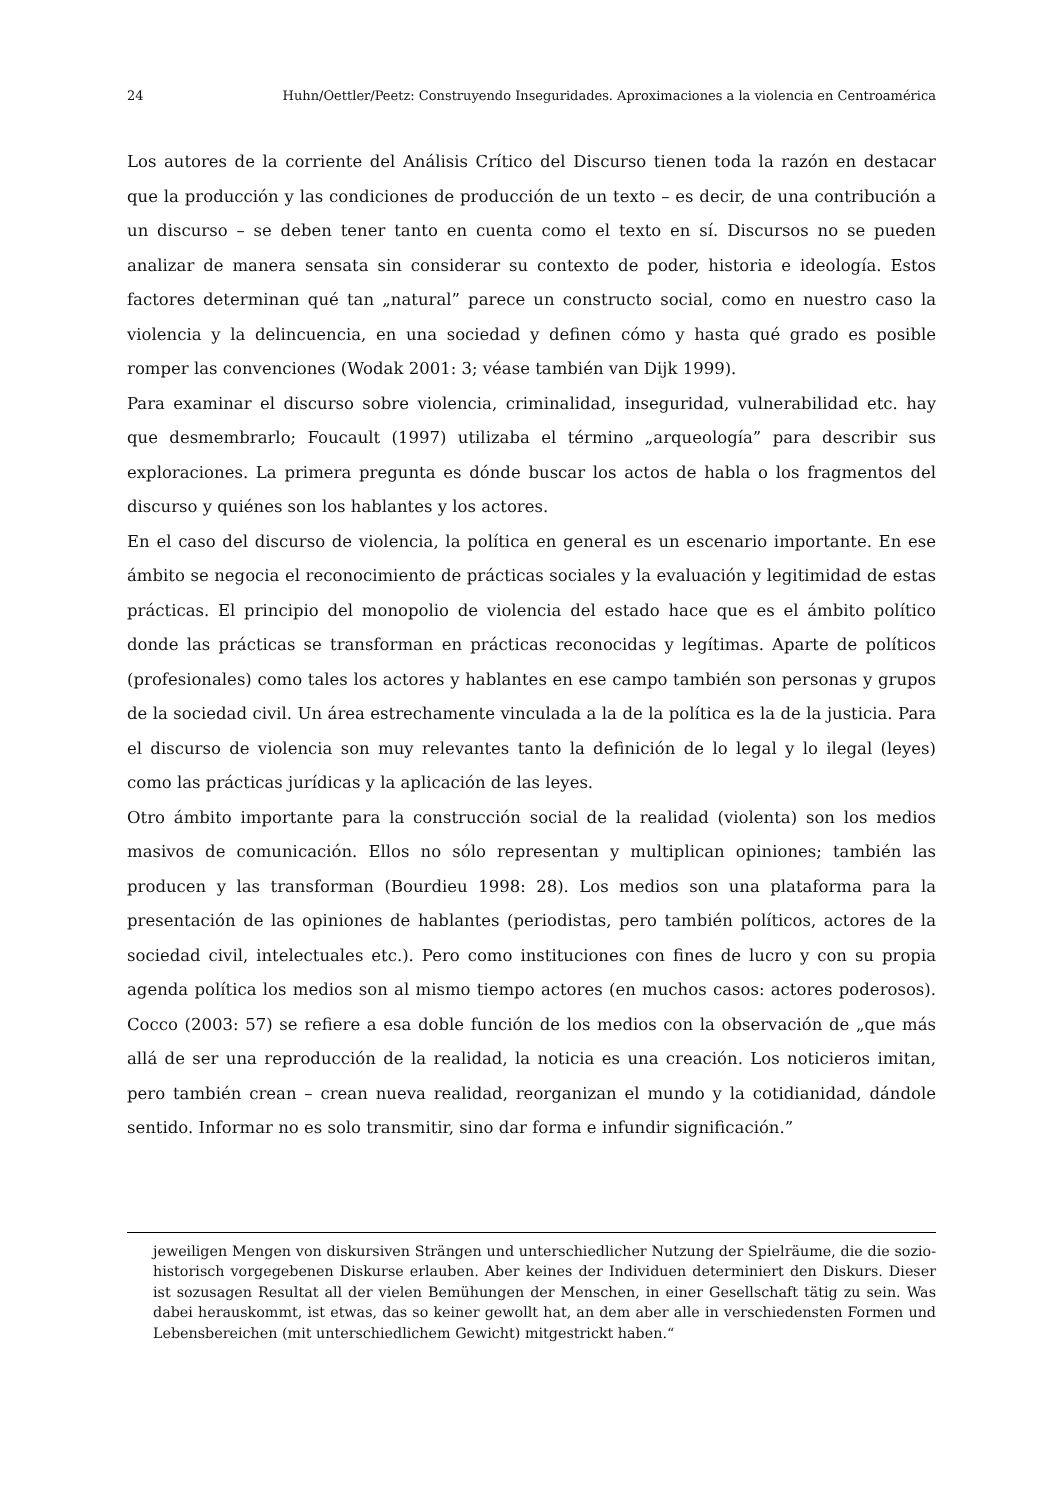24 Huhn/Oettler/Peetz: Construyendo Inseguridades. Aproximaciones a la violencia en Centroamérica
Los autores de la corriente del Análisis Crítico del Discurso tienen toda la razón en destacar que la producción y las condiciones de producción de un texto – es decir, de una contribución a un discurso – se deben tener tanto en cuenta como el texto en sí. Discursos no se pueden analizar de manera sensata sin considerar su contexto de poder, historia e ideología. Estos factores determinan qué tan „natural” parece un constructo social, como en nuestro caso la violencia y la delincuencia, en una sociedad y definen cómo y hasta qué grado es posible romper las convenciones (Wodak 2001: 3; véase también van Dijk 1999).
Para examinar el discurso sobre violencia, criminalidad, inseguridad, vulnerabilidad etc. hay que desmembrarlo; Foucault (1997) utilizaba el término „arqueología” para describir sus exploraciones. La primera pregunta es dónde buscar los actos de habla o los fragmentos del discurso y quiénes son los hablantes y los actores.
En el caso del discurso de violencia, la política en general es un escenario importante. En ese ámbito se negocia el reconocimiento de prácticas sociales y la evaluación y legitimidad de estas prácticas. El principio del monopolio de violencia del estado hace que es el ámbito político donde las prácticas se transforman en prácticas reconocidas y legítimas. Aparte de políticos (profesionales) como tales los actores y hablantes en ese campo también son personas y grupos de la sociedad civil. Un área estrechamente vinculada a la de la política es la de la justicia. Para el discurso de violencia son muy relevantes tanto la definición de lo legal y lo ilegal (leyes) como las prácticas jurídicas y la aplicación de las leyes.
Otro ámbito importante para la construcción social de la realidad (violenta) son los medios masivos de comunicación. Ellos no sólo representan y multiplican opiniones; también las producen y las transforman (Bourdieu 1998: 28). Los medios son una plataforma para la presentación de las opiniones de hablantes (periodistas, pero también políticos, actores de la sociedad civil, intelectuales etc.). Pero como instituciones con fines de lucro y con su propia agenda política los medios son al mismo tiempo actores (en muchos casos: actores poderosos). Cocco (2003: 57) se refiere a esa doble función de los medios con la observación de „que más allá de ser una reproducción de la realidad, la noticia es una creación. Los noticieros imitan, pero también crean – crean nueva realidad, reorganizan el mundo y la cotidianidad, dándole sentido. Informar no es solo transmitir, sino dar forma e infundir significación.”
jeweiligen Mengen von diskursiven Strängen und unterschiedlicher Nutzung der Spielräume, die die sozio-historisch vorgegebenen Diskurse erlauben. Aber keines der Individuen determiniert den Diskurs. Dieser ist sozusagen Resultat all der vielen Bemühungen der Menschen, in einer Gesellschaft tätig zu sein. Was dabei herauskommt, ist etwas, das so keiner gewollt hat, an dem aber alle in verschiedensten Formen und Lebensbereichen (mit unterschiedlichem Gewicht) mitgestrickt haben.“